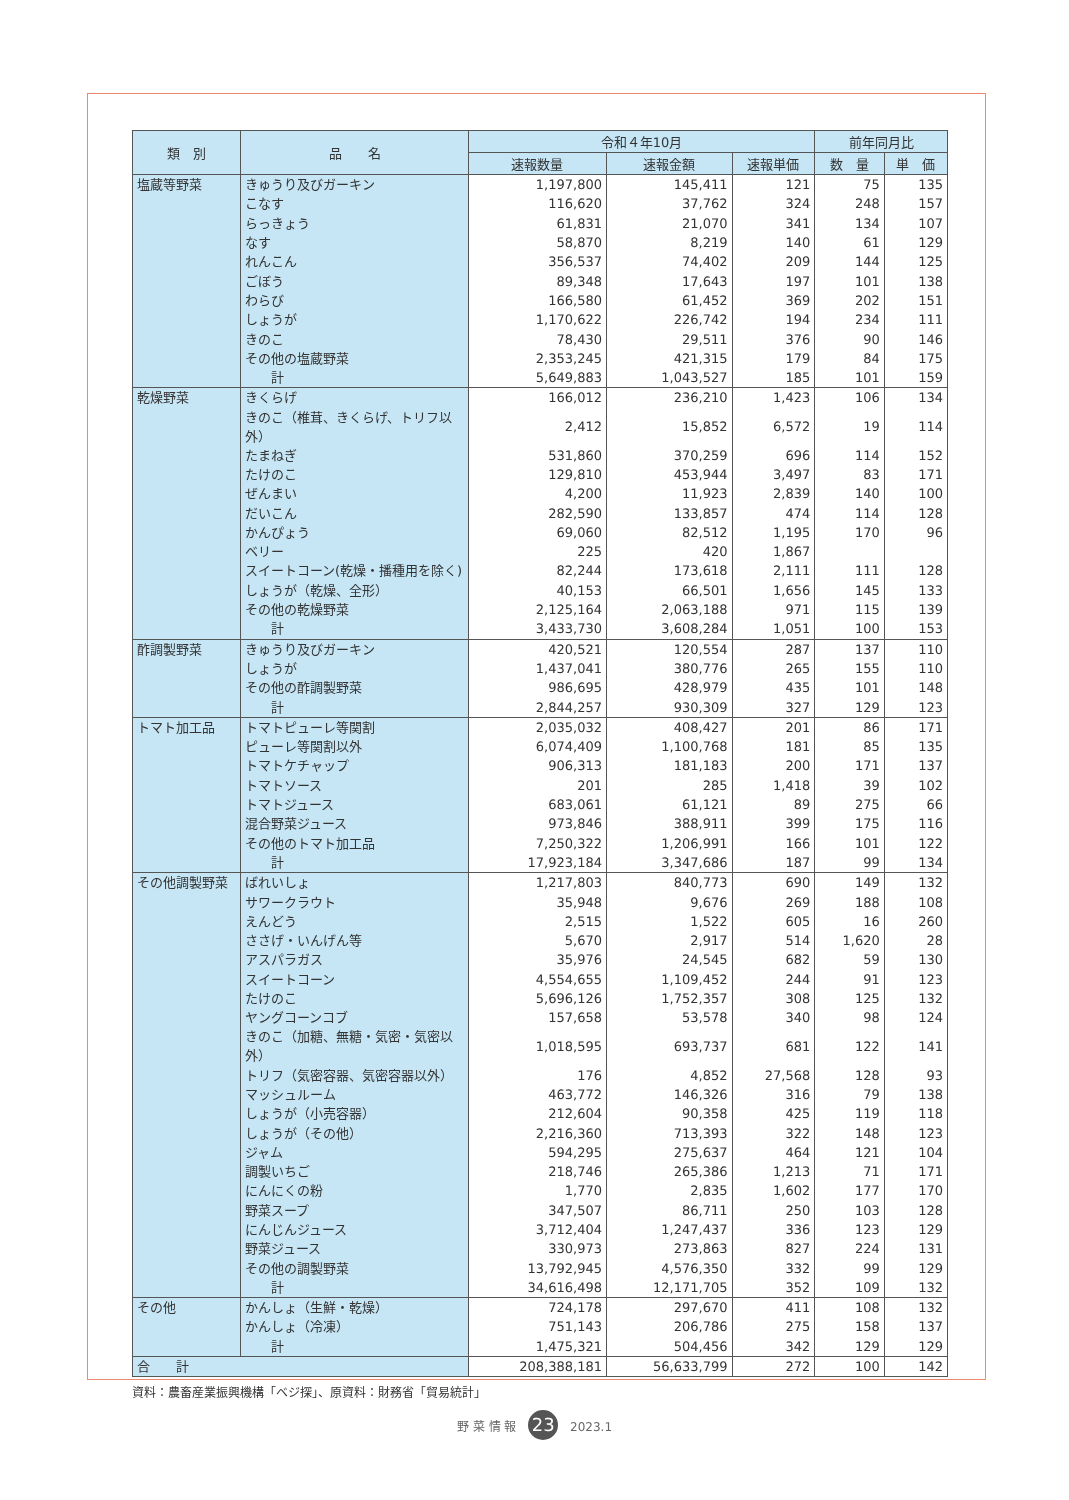| 類 別 | 品 名 | 令和４年10月 | | | 前年同月比 | |
| --- | --- | --- | --- | --- | --- | --- |
| | | 速報数量 | 速報金額 | 速報単価 | 数 量 | 単 価 |
| 塩蔵等野菜 | きゅうり及びガーキン | 1,197,800 | 145,411 | 121 | 75 | 135 |
| | こなす | 116,620 | 37,762 | 324 | 248 | 157 |
| | らっきょう | 61,831 | 21,070 | 341 | 134 | 107 |
| | なす | 58,870 | 8,219 | 140 | 61 | 129 |
| | れんこん | 356,537 | 74,402 | 209 | 144 | 125 |
| | ごぼう | 89,348 | 17,643 | 197 | 101 | 138 |
| | わらび | 166,580 | 61,452 | 369 | 202 | 151 |
| | しょうが | 1,170,622 | 226,742 | 194 | 234 | 111 |
| | きのこ | 78,430 | 29,511 | 376 | 90 | 146 |
| | その他の塩蔵野菜 | 2,353,245 | 421,315 | 179 | 84 | 175 |
| | 計 | 5,649,883 | 1,043,527 | 185 | 101 | 159 |
| 乾燥野菜 | きくらげ | 166,012 | 236,210 | 1,423 | 106 | 134 |
| | きのこ（椎茸、きくらげ、トリフ以外） | 2,412 | 15,852 | 6,572 | 19 | 114 |
| | たまねぎ | 531,860 | 370,259 | 696 | 114 | 152 |
| | たけのこ | 129,810 | 453,944 | 3,497 | 83 | 171 |
| | ぜんまい | 4,200 | 11,923 | 2,839 | 140 | 100 |
| | だいこん | 282,590 | 133,857 | 474 | 114 | 128 |
| | かんぴょう | 69,060 | 82,512 | 1,195 | 170 | 96 |
| | ベリー | 225 | 420 | 1,867 | | |
| | スイートコーン(乾燥・播種用を除く) | 82,244 | 173,618 | 2,111 | 111 | 128 |
| | しょうが（乾燥、全形） | 40,153 | 66,501 | 1,656 | 145 | 133 |
| | その他の乾燥野菜 | 2,125,164 | 2,063,188 | 971 | 115 | 139 |
| | 計 | 3,433,730 | 3,608,284 | 1,051 | 100 | 153 |
| 酢調製野菜 | きゅうり及びガーキン | 420,521 | 120,554 | 287 | 137 | 110 |
| | しょうが | 1,437,041 | 380,776 | 265 | 155 | 110 |
| | その他の酢調製野菜 | 986,695 | 428,979 | 435 | 101 | 148 |
| | 計 | 2,844,257 | 930,309 | 327 | 129 | 123 |
| トマト加工品 | トマトピューレ等関割 | 2,035,032 | 408,427 | 201 | 86 | 171 |
| | ピューレ等関割以外 | 6,074,409 | 1,100,768 | 181 | 85 | 135 |
| | トマトケチャップ | 906,313 | 181,183 | 200 | 171 | 137 |
| | トマトソース | 201 | 285 | 1,418 | 39 | 102 |
| | トマトジュース | 683,061 | 61,121 | 89 | 275 | 66 |
| | 混合野菜ジュース | 973,846 | 388,911 | 399 | 175 | 116 |
| | その他のトマト加工品 | 7,250,322 | 1,206,991 | 166 | 101 | 122 |
| | 計 | 17,923,184 | 3,347,686 | 187 | 99 | 134 |
| その他調製野菜 | ばれいしょ | 1,217,803 | 840,773 | 690 | 149 | 132 |
| | サワークラウト | 35,948 | 9,676 | 269 | 188 | 108 |
| | えんどう | 2,515 | 1,522 | 605 | 16 | 260 |
| | ささげ・いんげん等 | 5,670 | 2,917 | 514 | 1,620 | 28 |
| | アスパラガス | 35,976 | 24,545 | 682 | 59 | 130 |
| | スイートコーン | 4,554,655 | 1,109,452 | 244 | 91 | 123 |
| | たけのこ | 5,696,126 | 1,752,357 | 308 | 125 | 132 |
| | ヤングコーンコブ | 157,658 | 53,578 | 340 | 98 | 124 |
| | きのこ（加糖、無糖・気密・気密以外） | 1,018,595 | 693,737 | 681 | 122 | 141 |
| | トリフ（気密容器、気密容器以外） | 176 | 4,852 | 27,568 | 128 | 93 |
| | マッシュルーム | 463,772 | 146,326 | 316 | 79 | 138 |
| | しょうが（小売容器） | 212,604 | 90,358 | 425 | 119 | 118 |
| | しょうが（その他） | 2,216,360 | 713,393 | 322 | 148 | 123 |
| | ジャム | 594,295 | 275,637 | 464 | 121 | 104 |
| | 調製いちご | 218,746 | 265,386 | 1,213 | 71 | 171 |
| | にんにくの粉 | 1,770 | 2,835 | 1,602 | 177 | 170 |
| | 野菜スープ | 347,507 | 86,711 | 250 | 103 | 128 |
| | にんじんジュース | 3,712,404 | 1,247,437 | 336 | 123 | 129 |
| | 野菜ジュース | 330,973 | 273,863 | 827 | 224 | 131 |
| | その他の調製野菜 | 13,792,945 | 4,576,350 | 332 | 99 | 129 |
| | 計 | 34,616,498 | 12,171,705 | 352 | 109 | 132 |
| その他 | かんしょ（生鮮・乾燥） | 724,178 | 297,670 | 411 | 108 | 132 |
| | かんしょ（冷凍） | 751,143 | 206,786 | 275 | 158 | 137 |
| | 計 | 1,475,321 | 504,456 | 342 | 129 | 129 |
| 合 計 | | 208,388,181 | 56,633,799 | 272 | 100 | 142 |
資料：農畜産業振興機構「ベジ探」、原資料：財務省「貿易統計」
野 菜 情 報 23 2023.1